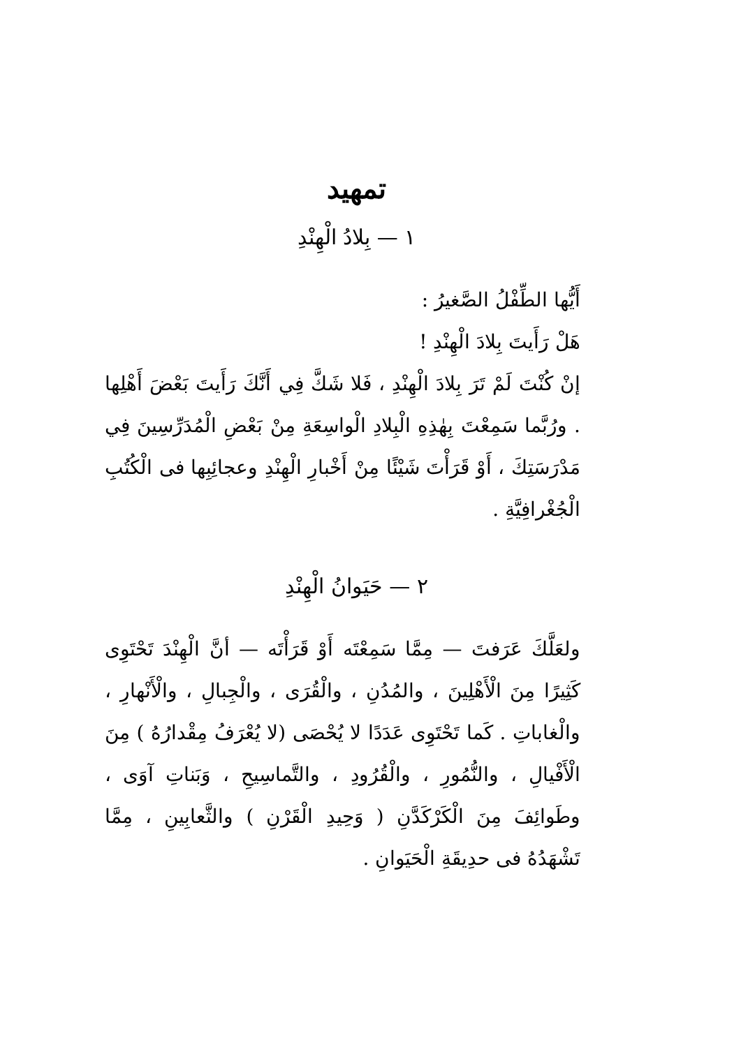تمهيد
١ — بِلادُ الْهِنْدِ
أَيُّها الطِّفْلُ الصَّغيرُ :
هَلْ رَأَيتَ بِلادَ الْهِنْدِ !
إنْ كُنْتَ لَمْ تَرَ بِلادَ الْهِنْدِ ، فَلا شَكَّ فِي أَنَّكَ رَأَيتَ بَعْضَ أَهْلِها . ورُبَّما سَمِعْتَ بِهٰذِهِ الْبِلادِ الْواسِعَةِ مِنْ بَعْضِ الْمُدَرِّسِينَ فِي مَدْرَسَتِكَ ، أَوْ قَرَأْتَ شَيْئًا مِنْ أَخْبارِ الْهِنْدِ وعجائِبِها فى الْكُتُبِ الْجُغْرافِيَّةِ .
٢ — حَيَوانُ الْهِنْدِ
ولعَلَّكَ عَرَفتَ — مِمَّا سَمِعْتَه أَوْ قَرَأْتَه — أنَّ الْهِنْدَ تَحْتَوِى كَثِيرًا مِنَ الْأَهْلِينَ ، والمُدُنِ ، والْقُرَى ، والْجِبالِ ، والْأَنْهارِ ، والْغاباتِ . كَما تَحْتَوِى عَدَدًا لا يُحْصَى (لا يُعْرَفُ مِقْدارُهُ ) مِنَ الْأَفْيالِ ، والنُّمُورِ ، والْقُرُودِ ، والتَّماسِيحِ ، وَبَناتِ آوَى ، وطَوائِفَ مِنَ الْكَرْكَدَّنِ ( وَحِيدِ الْقَرْنِ ) والثَّعابِينِ ، مِمَّا تَشْهَدُهُ فى حدِيقَةِ الْحَيَوانِ .